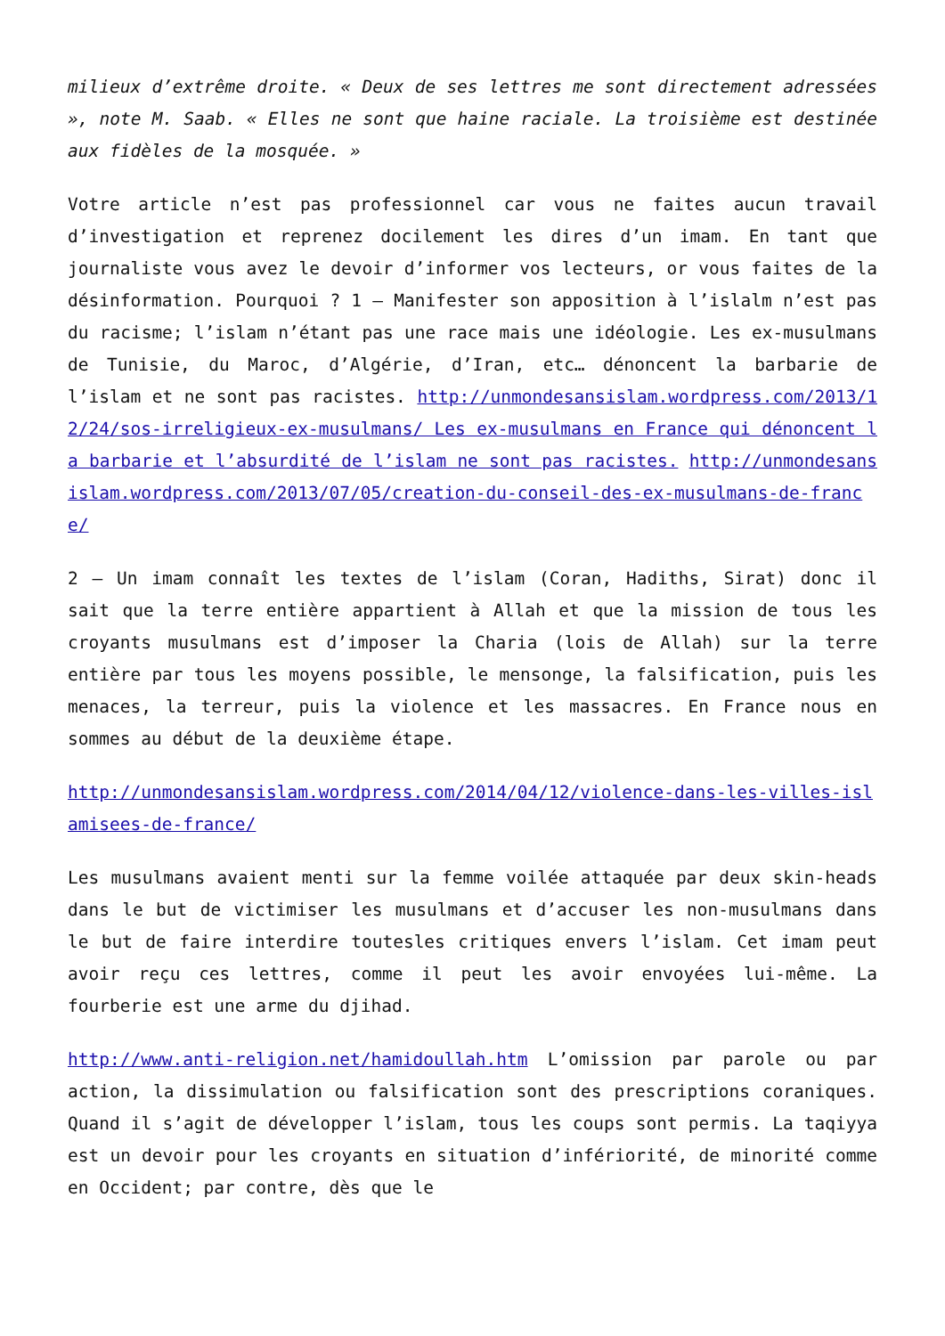milieux d’extrême droite. « Deux de ses lettres me sont directement adressées », note M. Saab. « Elles ne sont que haine raciale. La troisième est destinée aux fidèles de la mosquée. »
Votre article n’est pas professionnel car vous ne faites aucun travail d’investigation et reprenez docilement les dires d’un imam. En tant que journaliste vous avez le devoir d’informer vos lecteurs, or vous faites de la désinformation. Pourquoi ? 1 – Manifester son apposition à l’islalm n’est pas du racisme; l’islam n’étant pas une race mais une idéologie. Les ex-musulmans de Tunisie, du Maroc, d’Algérie, d’Iran, etc… dénoncent la barbarie de l’islam et ne sont pas racistes. http://unmondesansislam.wordpress.com/2013/12/24/sos-irreligieux-ex-musulmans/ Les ex-musulmans en France qui dénoncent la barbarie et l’absurdité de l’islam ne sont pas racistes. http://unmondesansislam.wordpress.com/2013/07/05/creation-du-conseil-des-ex-musulmans-de-france/
2 – Un imam connaît les textes de l’islam (Coran, Hadiths, Sirat) donc il sait que la terre entière appartient à Allah et que la mission de tous les croyants musulmans est d’imposer la Charia (lois de Allah) sur la terre entière par tous les moyens possible, le mensonge, la falsification, puis les menaces, la terreur, puis la violence et les massacres. En France nous en sommes au début de la deuxième étape.
http://unmondesansislam.wordpress.com/2014/04/12/violence-dans-les-villes-islamisees-de-france/
Les musulmans avaient menti sur la femme voilée attaquée par deux skin-heads dans le but de victimiser les musulmans et d’accuser les non-musulmans dans le but de faire interdire toutesles critiques envers l’islam. Cet imam peut avoir reçu ces lettres, comme il peut les avoir envoyées lui-même. La fourberie est une arme du djihad.
http://www.anti-religion.net/hamidoullah.htm L’omission par parole ou par action, la dissimulation ou falsification sont des prescriptions coraniques. Quand il s’agit de développer l’islam, tous les coups sont permis. La taqiyya est un devoir pour les croyants en situation d’infériorité, de minorité comme en Occident; par contre, dès que le